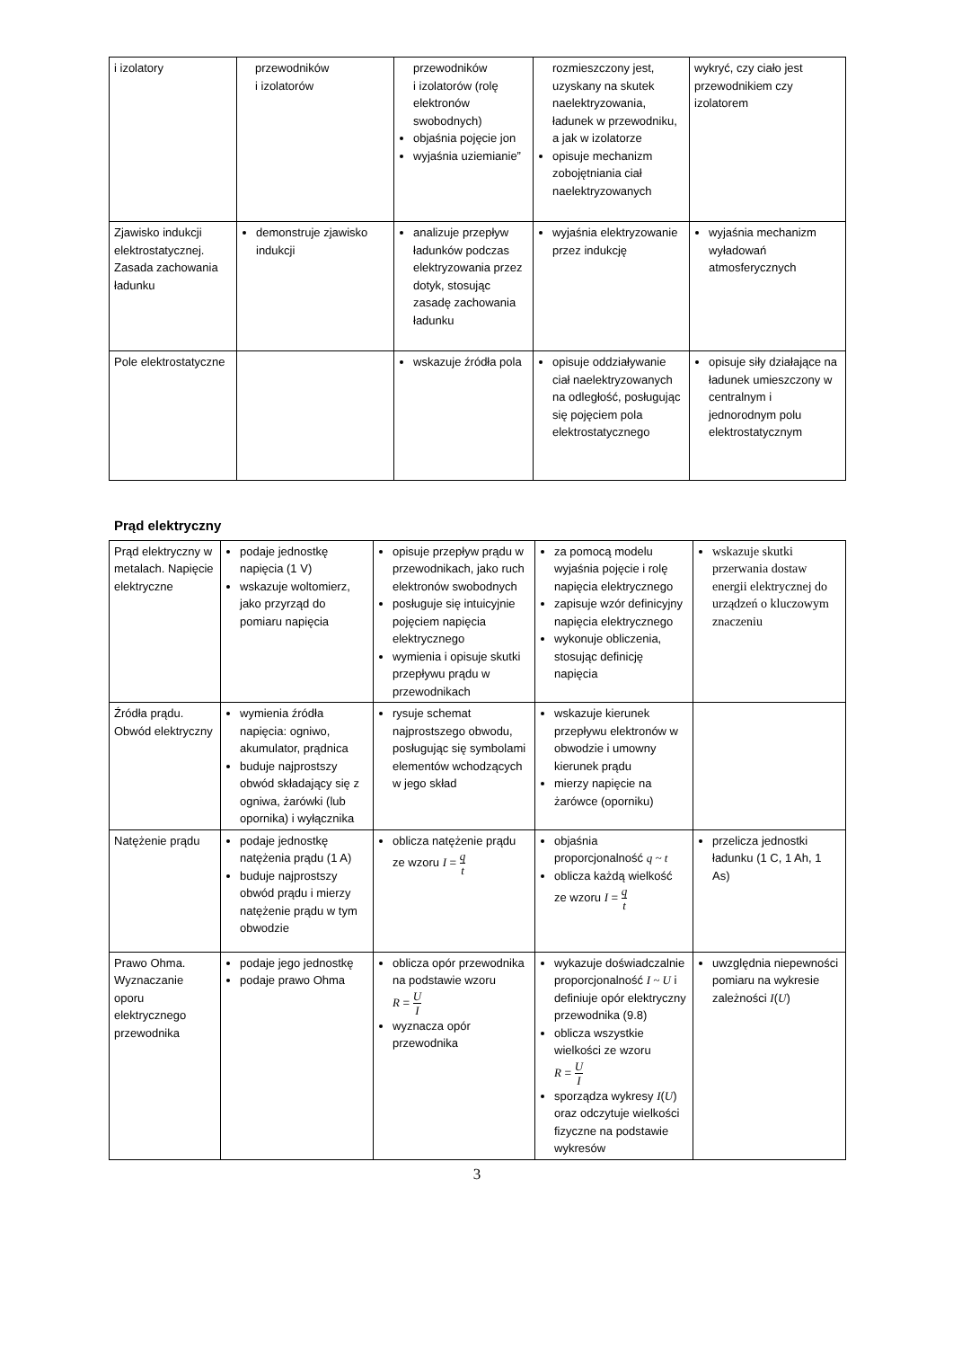| i izolatory | przewodników i izolatorów | przewodników i izolatorów (rolę elektronów swobodnych) objaśnia pojęcie jon wyjaśnia uziemianie” | rozmieszczony jest, uzyskany na skutek naelektryzowania, ładunek w przewodniku, a jak w izolatorze opisuje mechanizm zobojętniania ciał naelektryzowanych | wykryć, czy ciało jest przewodnikiem czy izolatorem |
| Zjawisko indukcji elektrostatycznej. Zasada zachowania ładunku | demonstruje zjawisko indukcji | analizuje przepływ ładunków podczas elektryzowania przez dotyk, stosując zasadę zachowania ładunku | wyjaśnia elektryzowanie przez indukcję | wyjaśnia mechanizm wyładowań atmosferycznych |
| Pole elektrostatyczne | | wskazuje źródła pola | opisuje oddziaływanie ciał naelektryzowanych na odległość, posługując się pojęciem pola elektrostatycznego | opisuje siły działające na ładunek umieszczony w centralnym i jednorodnym polu elektrostatycznym |
Prąd elektryczny
| Prąd elektryczny w metalach. Napięcie elektryczne | podaje jednostkę napięcia (1 V) wskazuje woltomierz, jako przyrząd do pomiaru napięcia | opisuje przepływ prądu w przewodnikach, jako ruch elektronów swobodnych posługuje się intuicyjnie pojęciem napięcia elektrycznego wymienia i opisuje skutki przepływu prądu w przewodnikach | za pomocą modelu wyjaśnia pojęcie i rolę napięcia elektrycznego zapisuje wzór definicyjny napięcia elektrycznego wykonuje obliczenia, stosując definicję napięcia | wskazuje skutki przerwania dostaw energii elektrycznej do urządzeń o kluczowym znaczeniu |
| Źródła prądu. Obwód elektryczny | wymienia źródła napięcia: ogniwo, akumulator, prądnica buduje najprostszy obwód składający się z ogniwa, żarówki (lub opornika) i wyłącznika | rysuje schemat najprostszego obwodu, posługując się symbolami elementów wchodzących w jego skład | wskazuje kierunek przepływu elektronów w obwodzie i umowny kierunek prądu mierzy napięcie na żarówce (oporniku) | |
| Natężenie prądu | podaje jednostkę natężenia prądu (1 A) buduje najprostszy obwód prądu i mierzy natężenie prądu w tym obwodzie | oblicza natężenie prądu ze wzoru I = q t | objaśnia proporcjonalność q ~ t oblicza każdą wielkość ze wzoru I = q t | przelicza jednostki ładunku (1 C, 1 Ah, 1 As) |
| Prawo Ohma. Wyznaczanie oporu elektrycznego przewodnika | podaje jego jednostkę podaje prawo Ohma | oblicza opór przewodnika na podstawie wzoru R = U I wyznacza opór przewodnika | wykazuje doświadczalnie proporcjonalność I ~ U i definiuje opór elektryczny przewodnika (9.8) oblicza wszystkie wielkości ze wzoru R = U I sporządza wykresy I ( U ) oraz odczytuje wielkości fizyczne na podstawie wykresów | uwzględnia niepewności pomiaru na wykresie zależności I ( U ) |
3